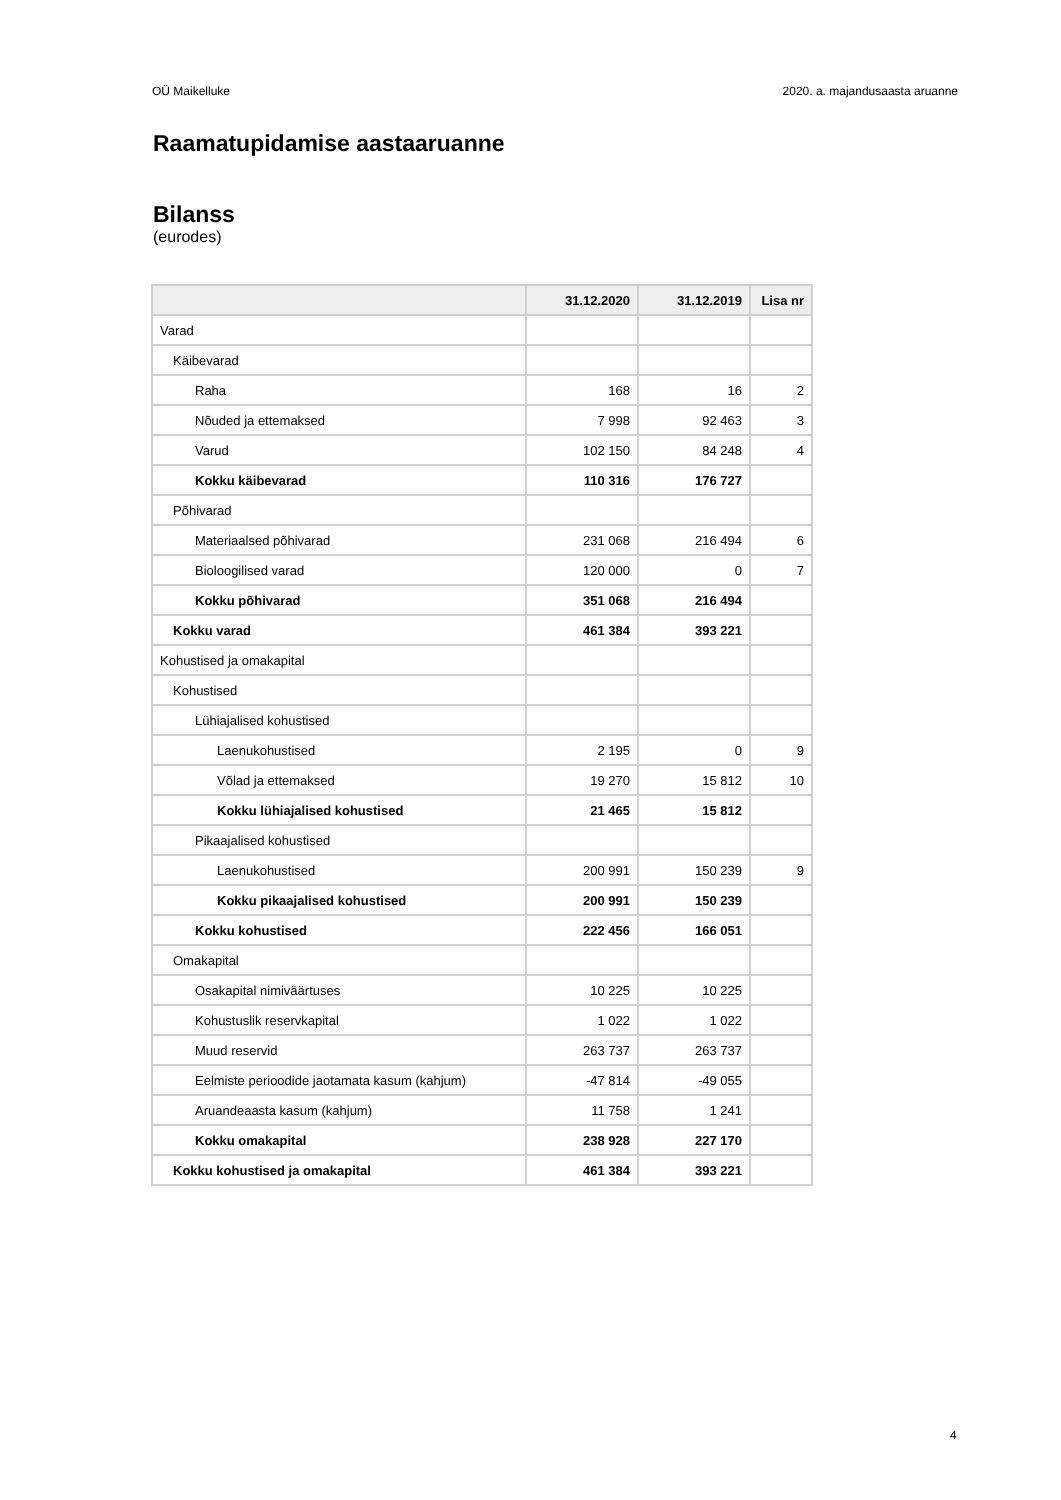OÜ Maikelluke 2020. a. majandusaasta aruanne
Raamatupidamise aastaaruanne
Bilanss
(eurodes)
| | 31.12.2020 | 31.12.2019 | Lisa nr |
| --- | --- | --- | --- |
| Varad | | | |
| Käibevarad | | | |
| Raha | 168 | 16 | 2 |
| Nõuded ja ettemaksed | 7 998 | 92 463 | 3 |
| Varud | 102 150 | 84 248 | 4 |
| Kokku käibevarad | 110 316 | 176 727 | |
| Põhivarad | | | |
| Materiaalsed põhivarad | 231 068 | 216 494 | 6 |
| Bioloogilised varad | 120 000 | 0 | 7 |
| Kokku põhivarad | 351 068 | 216 494 | |
| Kokku varad | 461 384 | 393 221 | |
| Kohustised ja omakapital | | | |
| Kohustised | | | |
| Lühiajalised kohustised | | | |
| Laenukohustised | 2 195 | 0 | 9 |
| Võlad ja ettemaksed | 19 270 | 15 812 | 10 |
| Kokku lühiajalised kohustised | 21 465 | 15 812 | |
| Pikaajalised kohustised | | | |
| Laenukohustised | 200 991 | 150 239 | 9 |
| Kokku pikaajalised kohustised | 200 991 | 150 239 | |
| Kokku kohustised | 222 456 | 166 051 | |
| Omakapital | | | |
| Osakapital nimiväärtuses | 10 225 | 10 225 | |
| Kohustuslik reservkapital | 1 022 | 1 022 | |
| Muud reservid | 263 737 | 263 737 | |
| Eelmiste perioodide jaotamata kasum (kahjum) | -47 814 | -49 055 | |
| Aruandeaasta kasum (kahjum) | 11 758 | 1 241 | |
| Kokku omakapital | 238 928 | 227 170 | |
| Kokku kohustised ja omakapital | 461 384 | 393 221 | |
4